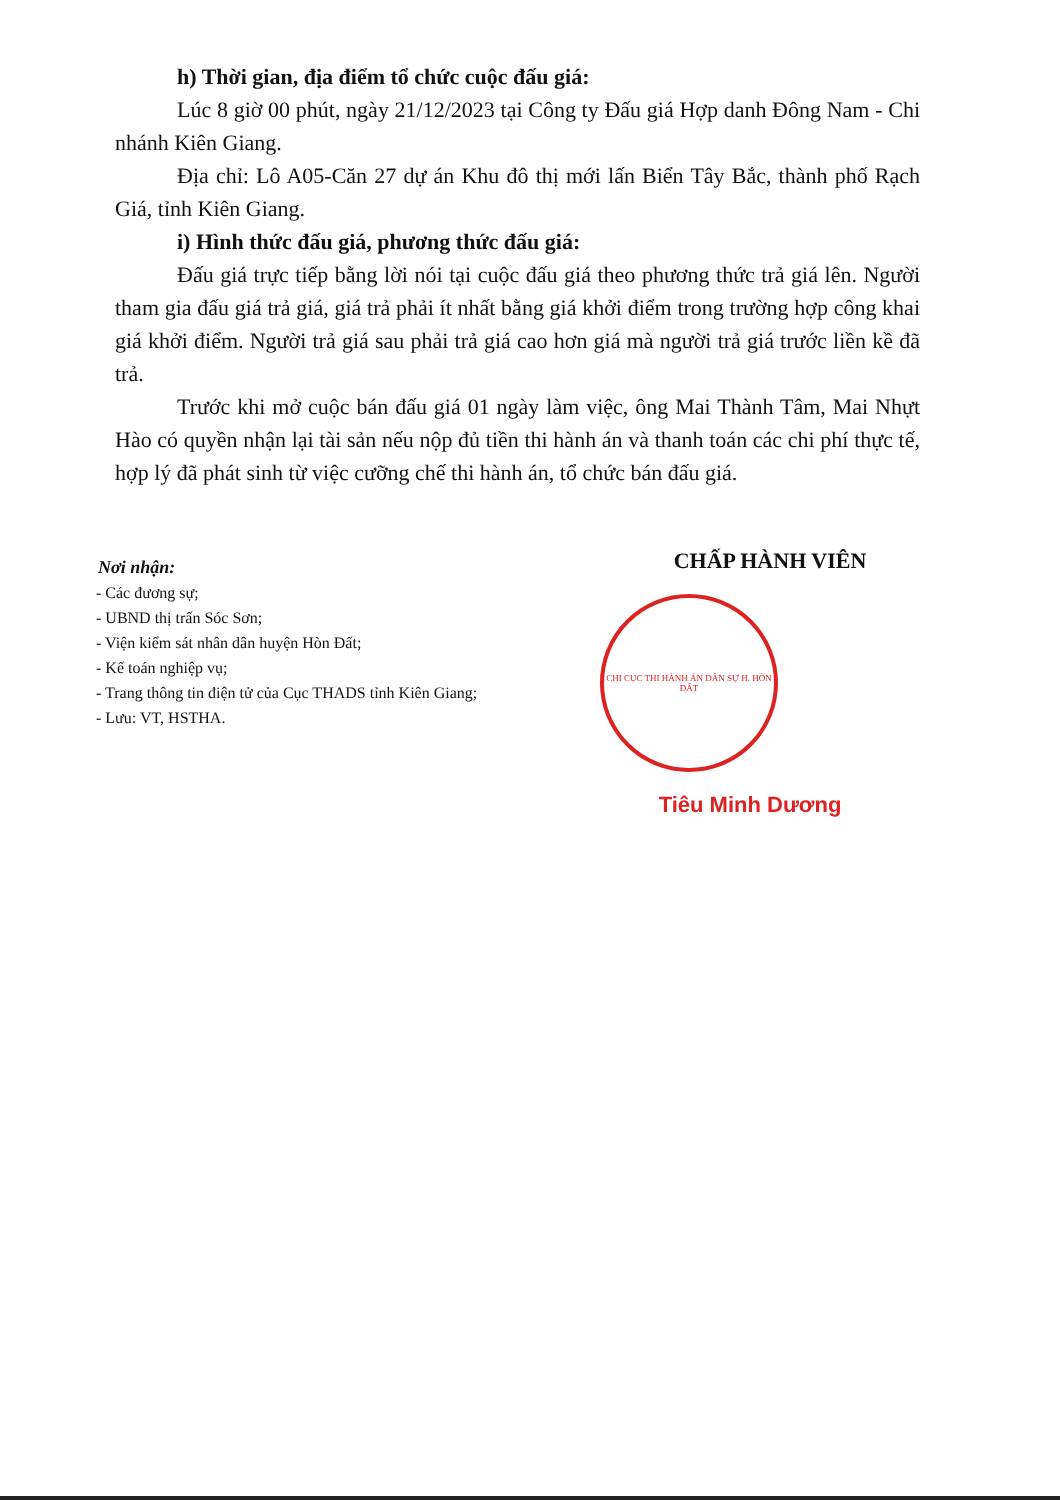h) Thời gian, địa điểm tổ chức cuộc đấu giá:
Lúc 8 giờ 00 phút, ngày 21/12/2023 tại Công ty Đấu giá Hợp danh Đông Nam - Chi nhánh Kiên Giang.
Địa chỉ: Lô A05-Căn 27 dự án Khu đô thị mới lấn Biển Tây Bắc, thành phố Rạch Giá, tỉnh Kiên Giang.
i) Hình thức đấu giá, phương thức đấu giá:
Đấu giá trực tiếp bằng lời nói tại cuộc đấu giá theo phương thức trả giá lên. Người tham gia đấu giá trả giá, giá trả phải ít nhất bằng giá khởi điểm trong trường hợp công khai giá khởi điểm. Người trả giá sau phải trả giá cao hơn giá mà người trả giá trước liền kề đã trả.
Trước khi mở cuộc bán đấu giá 01 ngày làm việc, ông Mai Thành Tâm, Mai Nhựt Hào có quyền nhận lại tài sản nếu nộp đủ tiền thi hành án và thanh toán các chi phí thực tế, hợp lý đã phát sinh từ việc cưỡng chế thi hành án, tổ chức bán đấu giá.
Nơi nhận:
- Các đương sự;
- UBND thị trấn Sóc Sơn;
- Viện kiểm sát nhân dân huyện Hòn Đất;
- Kế toán nghiệp vụ;
- Trang thông tin điện tử của Cục THADS tỉnh Kiên Giang;
- Lưu: VT, HSTHA.
CHẤP HÀNH VIÊN
CHI CỤC THI HÀNH ÁN DÂN SỰ H. HÒN ĐẤT
Tiêu Minh Dương